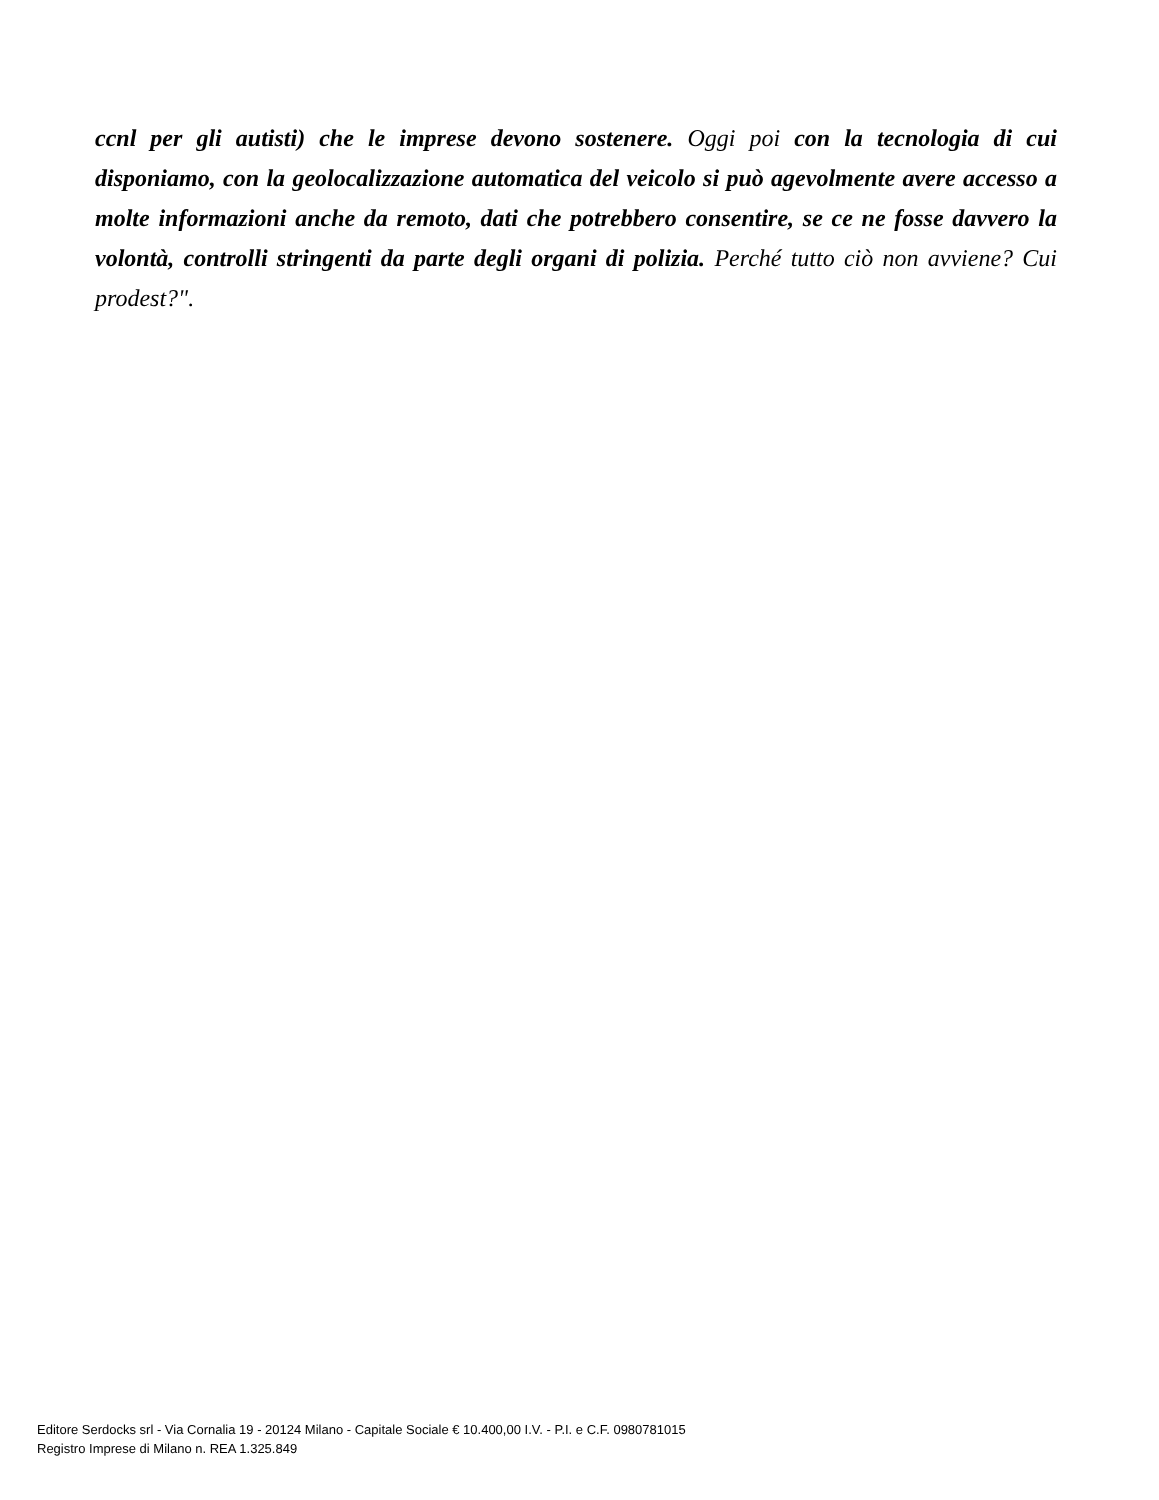ccnl per gli autisti) che le imprese devono sostenere. Oggi poi con la tecnologia di cui disponiamo, con la geolocalizzazione automatica del veicolo si può agevolmente avere accesso a molte informazioni anche da remoto, dati che potrebbero consentire, se ce ne fosse davvero la volontà, controlli stringenti da parte degli organi di polizia. Perché tutto ciò non avviene? Cui prodest?".
Editore Serdocks srl - Via Cornalia 19 - 20124 Milano - Capitale Sociale € 10.400,00 I.V. - P.I. e C.F. 0980781015
Registro Imprese di Milano n. REA 1.325.849